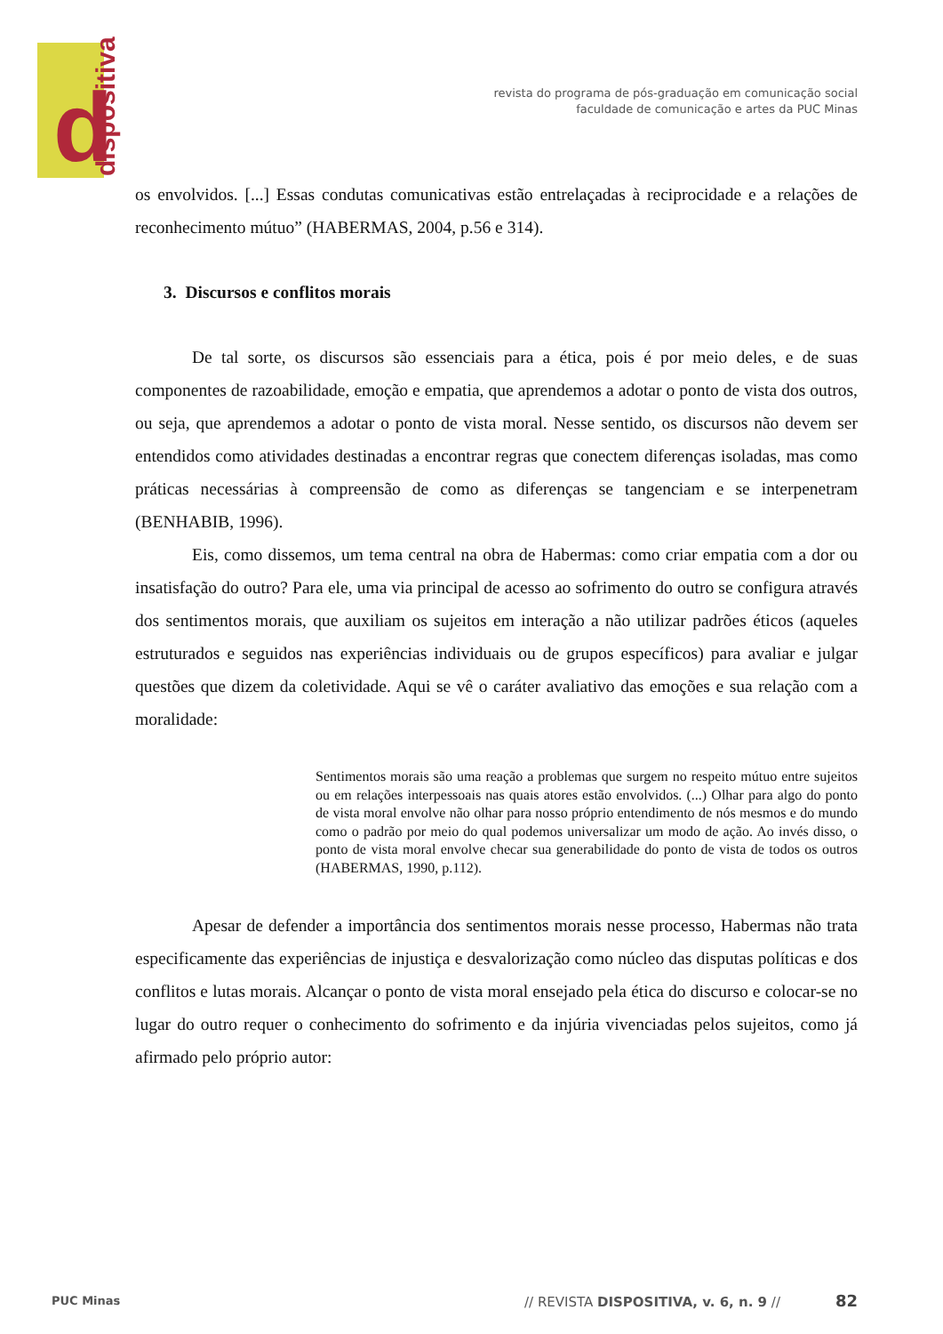d dispositiva
revista do programa de pós-graduação em comunicação social
faculdade de comunicação e artes da PUC Minas
os envolvidos. [...] Essas condutas comunicativas estão entrelaçadas à reciprocidade e a relações de reconhecimento mútuo” (HABERMAS, 2004, p.56 e 314).
3. Discursos e conflitos morais
De tal sorte, os discursos são essenciais para a ética, pois é por meio deles, e de suas componentes de razoabilidade, emoção e empatia, que aprendemos a adotar o ponto de vista dos outros, ou seja, que aprendemos a adotar o ponto de vista moral. Nesse sentido, os discursos não devem ser entendidos como atividades destinadas a encontrar regras que conectem diferenças isoladas, mas como práticas necessárias à compreensão de como as diferenças se tangenciam e se interpenetram (BENHABIB, 1996).
Eis, como dissemos, um tema central na obra de Habermas: como criar empatia com a dor ou insatisfação do outro? Para ele, uma via principal de acesso ao sofrimento do outro se configura através dos sentimentos morais, que auxiliam os sujeitos em interação a não utilizar padrões éticos (aqueles estruturados e seguidos nas experiências individuais ou de grupos específicos) para avaliar e julgar questões que dizem da coletividade. Aqui se vê o caráter avaliativo das emoções e sua relação com a moralidade:
Sentimentos morais são uma reação a problemas que surgem no respeito mútuo entre sujeitos ou em relações interpessoais nas quais atores estão envolvidos. (...) Olhar para algo do ponto de vista moral envolve não olhar para nosso próprio entendimento de nós mesmos e do mundo como o padrão por meio do qual podemos universalizar um modo de ação. Ao invés disso, o ponto de vista moral envolve checar sua generabilidade do ponto de vista de todos os outros (HABERMAS, 1990, p.112).
Apesar de defender a importância dos sentimentos morais nesse processo, Habermas não trata especificamente das experiências de injustiça e desvalorização como núcleo das disputas políticas e dos conflitos e lutas morais. Alcançar o ponto de vista moral ensejado pela ética do discurso e colocar-se no lugar do outro requer o conhecimento do sofrimento e da injúria vivenciadas pelos sujeitos, como já afirmado pelo próprio autor:
PUC Minas
// REVISTA DISPOSITIVA, v. 6, n. 9 //
82